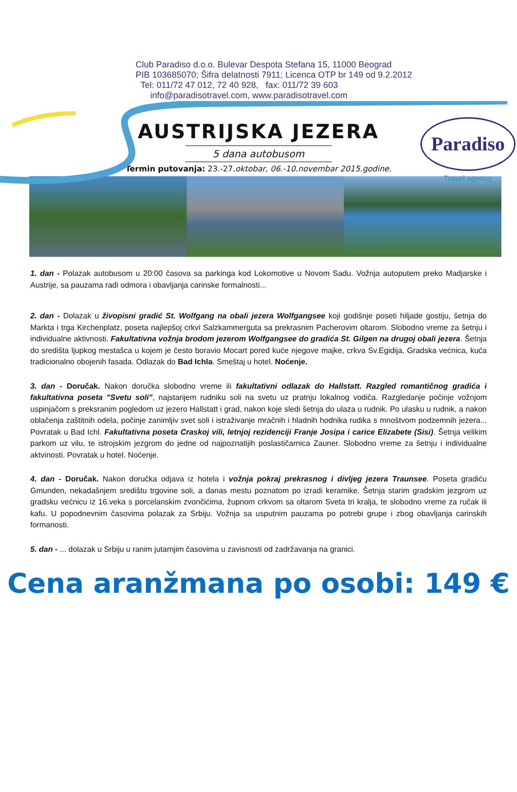Club Paradiso d.o.o. Bulevar Despota Stefana 15, 11000 Beograd
PIB 103685070; Šifra delatnosti 7911; Licenca OTP br 149 od 9.2.2012
Tel: 011/72 47 012, 72 40 928, fax: 011/72 39 603
info@paradisotravel.com, www.paradisotravel.com
Paradiso
Travel agency
AUSTRIJSKA JEZERA
5 dana autobusom
Termin putovanja: 23.-27.oktobar, 06.-10.novembar 2015.godine.
1. dan - Polazak autobusom u 20:00 časova sa parkinga kod Lokomotive u Novom Sadu. Vožnja autoputem preko Madjarske i Austrije, sa pauzama radi odmora i obavljanja carinske formalnosti...
2. dan - Dolazak u živopisni gradić St. Wolfgang na obali jezera Wolfgangsee koji godišnje poseti hiljade gostiju, šetnja do Markta i trga Kirchenplatz, poseta najlepšoj crkvi Salzkammerguta sa prekrasnim Pacherovim oltarom. Slobodno vreme za šetnju i individualne aktivnosti. Fakultativna vožnja brodom jezerom Wolfgangsee do gradića St. Gilgen na drugoj obali jezera. Šetnja do središta ljupkog mestašca u kojem je često boravio Mocart pored kuće njegove majke, crkva Sv.Egidija, Gradska većnica, kuća tradicionalno obojenih fasada. Odlazak do Bad Ichla. Smeštaj u hotel. Noćenje.
3. dan - Doručak. Nakon doručka slobodno vreme ili fakultativni odlazak do Hallstatt. Razgled romantičnog gradića i fakultativna poseta "Svetu soli", najstarijem rudniku soli na svetu uz pratnju lokalnog vodiča. Razgledanje počinje vožnjom uspinjačom s preksranim pogledom uz jezero Hallstatt i grad, nakon koje sledi šetnja do ulaza u rudnik. Po ulasku u rudnik, a nakon oblačenja zaštitnih odela, počinje zanimljiv svet soli i istraživanje mračnih i hladnih hodnika rudika s mnoštvom podzemnih jezera... Povratak u Bad Ichl. Fakultativna poseta Craskoj vili, letnjoj rezidenciji Franje Josipa i carice Elizabete (Sisi). Šetnja velikim parkom uz vilu, te istrojskim jezgrom do jedne od najpoznatijih poslastičarnica Zauner. Slobodno vreme za šetnju i individualne aktvinosti. Povratak u hotel. Noćenje.
4. dan - Doručak. Nakon doručka odjava iz hotela i vožnja pokraj prekrasnog i divljeg jezera Traunsee. Poseta gradiću Gmunden, nekadašnjem središtu trgovine soli, a danas mestu poznatom po izradi keramike. Šetnja starim gradskim jezgrom uz gradsku većnicu iz 16.veka s porcelanskim zvončićima, župnom crkvom sa oltarom Sveta tri kralja, te slobodno vreme za ručak ili kafu. U popodnevnim časovima polazak za Srbiju. Vožnja sa usputnim pauzama po potrebi grupe i zbog obavljanja carinskih formanosti.
5. dan - ... dolazak u Srbiju u ranim jutarnjim časovima u zavisnosti od zadržavanja na granici.
Cena aranžmana po osobi: 149 €